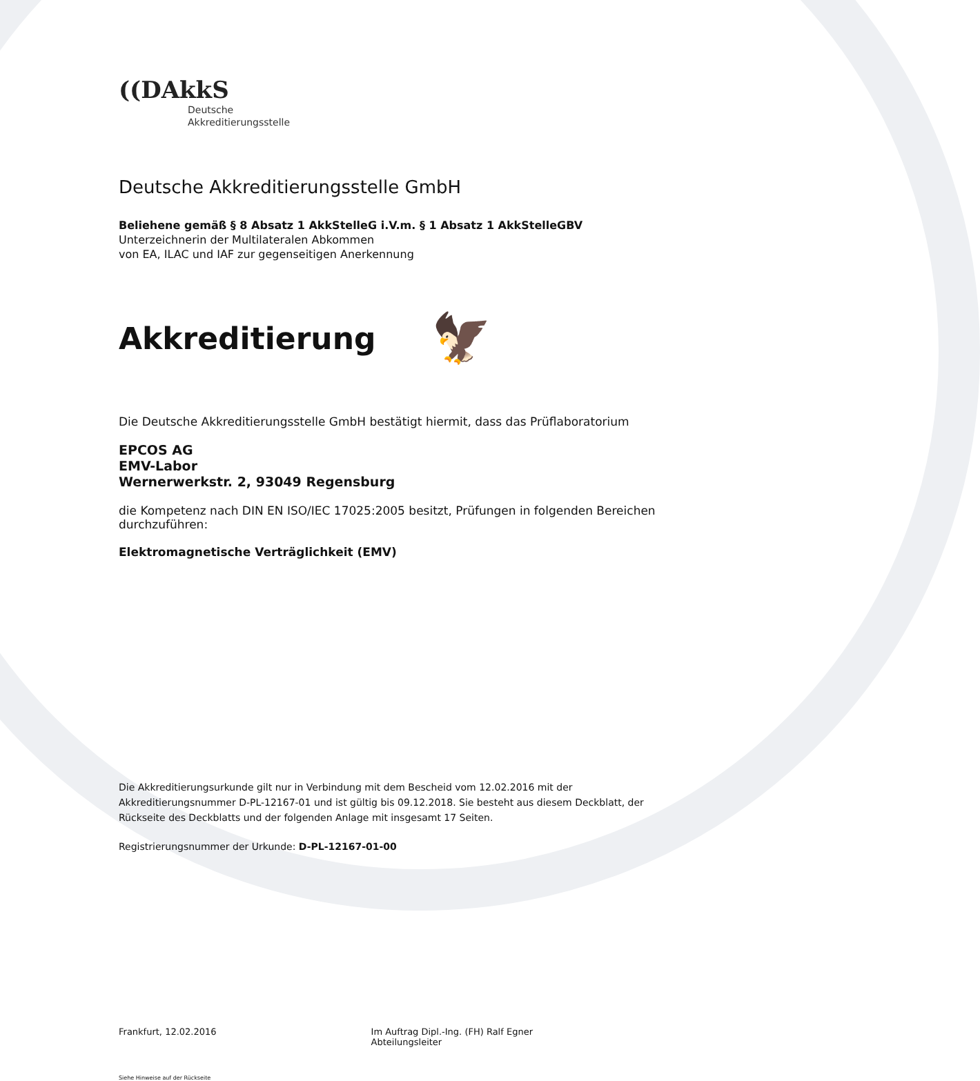((DAkkS
Deutsche
Akkreditierungsstelle
Deutsche Akkreditierungsstelle GmbH
Beliehene gemäß § 8 Absatz 1 AkkStelleG i.V.m. § 1 Absatz 1 AkkStelleGBV
Unterzeichnerin der Multilateralen Abkommen
von EA, ILAC und IAF zur gegenseitigen Anerkennung
Akkreditierung 🦅
Die Deutsche Akkreditierungsstelle GmbH bestätigt hiermit, dass das Prüflaboratorium
EPCOS AG
EMV-Labor
Wernerwerkstr. 2, 93049 Regensburg
die Kompetenz nach DIN EN ISO/IEC 17025:2005 besitzt, Prüfungen in folgenden Bereichen durchzuführen:
Elektromagnetische Verträglichkeit (EMV)
Die Akkreditierungsurkunde gilt nur in Verbindung mit dem Bescheid vom 12.02.2016 mit der Akkreditierungsnummer D-PL-12167-01 und ist gültig bis 09.12.2018. Sie besteht aus diesem Deckblatt, der Rückseite des Deckblatts und der folgenden Anlage mit insgesamt 17 Seiten.
Registrierungsnummer der Urkunde: D-PL-12167-01-00
Frankfurt, 12.02.2016 Im Auftrag Dipl.-Ing. (FH) Ralf Egner
Abteilungsleiter
Siehe Hinweise auf der Rückseite